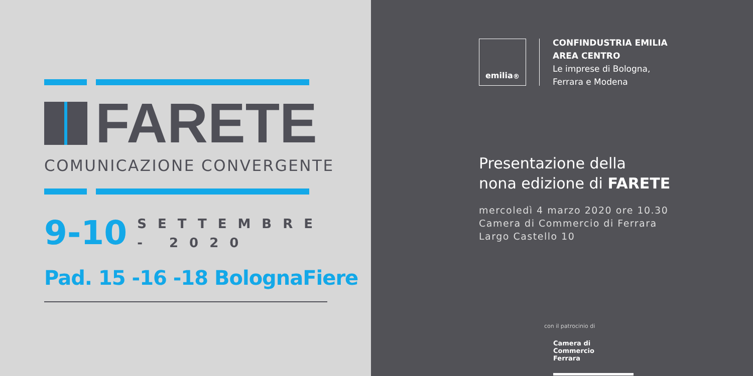FARETE
COMUNICAZIONE CONVERGENTE
9-10
SETTEMBRE
- 2020
Pad. 15 -16 -18 BolognaFiere
emilia<sup>®</sup>
CONFINDUSTRIA EMILIA
AREA CENTRO
Le imprese di Bologna,
Ferrara e Modena
Presentazione della
nona edizione di FARETE
mercoledì 4 marzo 2020 ore 10.30
Camera di Commercio di Ferrara
Largo Castello 10
con il patrocinio di
Camera di Commercio
Ferrara